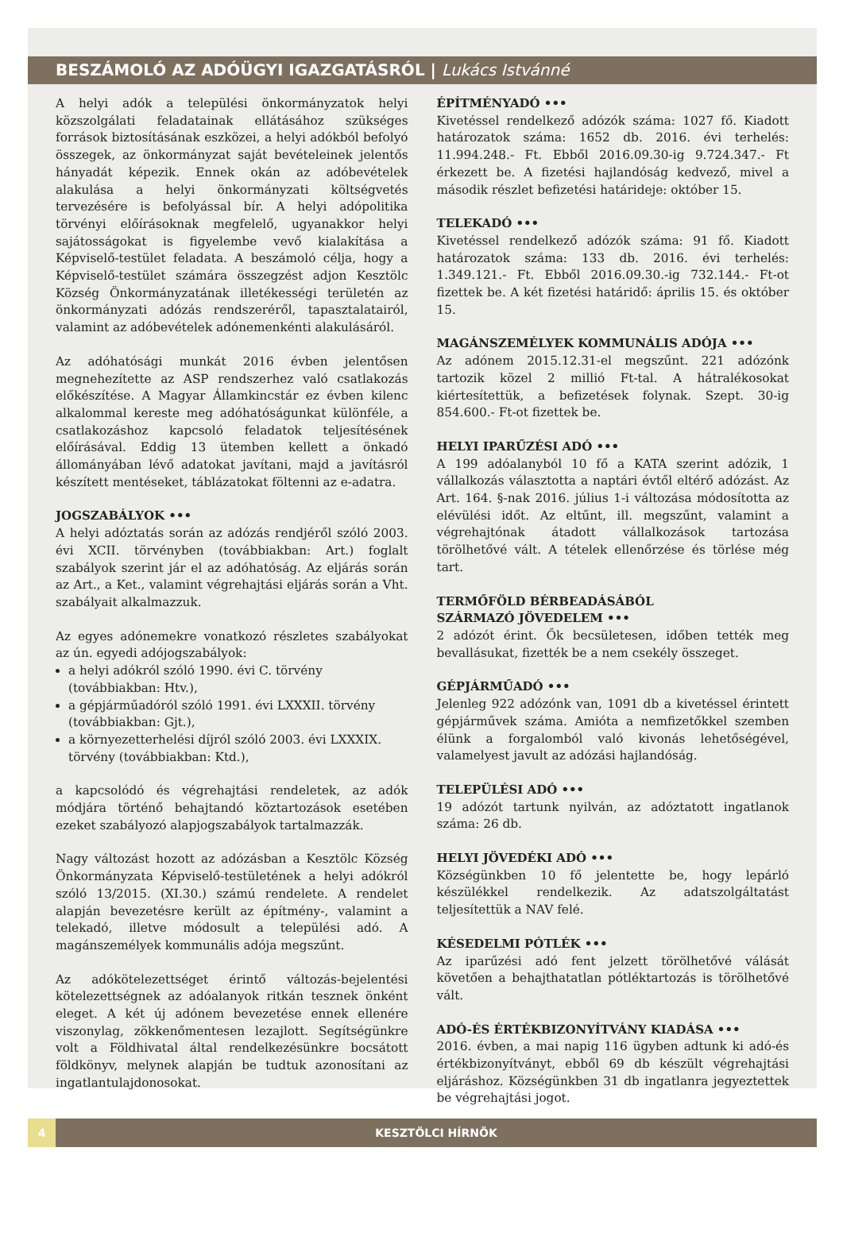BESZÁMOLÓ AZ ADÓÜGYI IGAZGATÁSRÓL | Lukács Istvánné
A helyi adók a települési önkormányzatok helyi közszolgálati feladatainak ellátásához szükséges források biztosításának eszközei, a helyi adókból befolyó összegek, az önkormányzat saját bevételeinek jelentős hányadát képezik. Ennek okán az adóbevételek alakulása a helyi önkormányzati költségvetés tervezésére is befolyással bír. A helyi adópolitika törvényi előírásoknak megfelelő, ugyanakkor helyi sajátosságokat is figyelembe vevő kialakítása a Képviselő-testület feladata. A beszámoló célja, hogy a Képviselő-testület számára összegzést adjon Kesztölc Község Önkormányzatának illetékességi területén az önkormányzati adózás rendszeréről, tapasztalatairól, valamint az adóbevételek adónemenkénti alakulásáról.
Az adóhatósági munkát 2016 évben jelentősen megnehezítette az ASP rendszerhez való csatlakozás előkészítése. A Magyar Államkincstár ez évben kilenc alkalommal kereste meg adóhatóságunkat különféle, a csatlakozáshoz kapcsoló feladatok teljesítésének előírásával. Eddig 13 ütemben kellett a önkadó állományában lévő adatokat javítani, majd a javításról készített mentéseket, táblázatokat föltenni az e-adatra.
JOGSZABÁLYOK •••
A helyi adóztatás során az adózás rendjéről szóló 2003. évi XCII. törvényben (továbbiakban: Art.) foglalt szabályok szerint jár el az adóhatóság. Az eljárás során az Art., a Ket., valamint végrehajtási eljárás során a Vht. szabályait alkalmazzuk.
Az egyes adónemekre vonatkozó részletes szabályokat az ún. egyedi adójogszabályok:
a helyi adókról szóló 1990. évi C. törvény (továbbiakban: Htv.),
a gépjárműadóról szóló 1991. évi LXXXII. törvény (továbbiakban: Gjt.),
a környezetterhelési díjról szóló 2003. évi LXXXIX. törvény (továbbiakban: Ktd.),
a kapcsolódó és végrehajtási rendeletek, az adók módjára történő behajtandó köztartozások esetében ezeket szabályozó alapjogszabályok tartalmazzák.
Nagy változást hozott az adózásban a Kesztölc Község Önkormányzata Képviselő-testületének a helyi adókról szóló 13/2015. (XI.30.) számú rendelete. A rendelet alapján bevezetésre került az építmény-, valamint a telekadó, illetve módosult a települési adó. A magánszemélyek kommunális adója megszűnt.
Az adókötelezettséget érintő változás-bejelentési kötelezettségnek az adóalanyok ritkán tesznek önként eleget. A két új adónem bevezetése ennek ellenére viszonylag, zökkenőmentesen lezajlott. Segítségünkre volt a Földhivatal által rendelkezésünkre bocsátott földkönyv, melynek alapján be tudtuk azonosítani az ingatlantulajdonosokat.
ÉPÍTMÉNYADÓ •••
Kivetéssel rendelkező adózók száma: 1027 fő. Kiadott határozatok száma: 1652 db. 2016. évi terhelés: 11.994.248.- Ft. Ebből 2016.09.30-ig 9.724.347.- Ft érkezett be. A fizetési hajlandóság kedvező, mivel a második részlet befizetési határideje: október 15.
TELEKADÓ •••
Kivetéssel rendelkező adózók száma: 91 fő. Kiadott határozatok száma: 133 db. 2016. évi terhelés: 1.349.121.- Ft. Ebből 2016.09.30.-ig 732.144.- Ft-ot fizettek be. A két fizetési határidő: április 15. és október 15.
MAGÁNSZEMÉLYEK KOMMUNÁLIS ADÓJA •••
Az adónem 2015.12.31-el megszűnt. 221 adózónk tartozik közel 2 millió Ft-tal. A hátralékosokat kiértesítettük, a befizetések folynak. Szept. 30-ig 854.600.- Ft-ot fizettek be.
HELYI IPARŰZÉSI ADÓ •••
A 199 adóalanyból 10 fő a KATA szerint adózik, 1 vállalkozás választotta a naptári évtől eltérő adózást. Az Art. 164. §-nak 2016. július 1-i változása módosította az elévülési időt. Az eltűnt, ill. megszűnt, valamint a végrehajtónak átadott vállalkozások tartozása törölhetővé vált. A tételek ellenőrzése és törlése még tart.
TERMŐFÖLD BÉRBEADÁSÁBÓL
SZÁRMAZÓ JÖVEDELEM •••
2 adózót érint. Ők becsületesen, időben tették meg bevallásukat, fizették be a nem csekély összeget.
GÉPJÁRMŰADÓ •••
Jelenleg 922 adózónk van, 1091 db a kivetéssel érintett gépjárművek száma. Amióta a nemfizetőkkel szemben élünk a forgalomból való kivonás lehetőségével, valamelyest javult az adózási hajlandóság.
TELEPÜLÉSI ADÓ •••
19 adózót tartunk nyilván, az adóztatott ingatlanok száma: 26 db.
HELYI JÖVEDÉKI ADÓ •••
Községünkben 10 fő jelentette be, hogy lepárló készülékkel rendelkezik. Az adatszolgáltatást teljesítettük a NAV felé.
KÉSEDELMI PÓTLÉK •••
Az iparűzési adó fent jelzett törölhetővé válását követően a behajthatatlan pótléktartozás is törölhetővé vált.
ADÓ-ÉS ÉRTÉKBIZONYÍTVÁNY KIADÁSA •••
2016. évben, a mai napig 116 ügyben adtunk ki adó-és értékbizonyítványt, ebből 69 db készült végrehajtási eljáráshoz. Községünkben 31 db ingatlanra jegyeztettek be végrehajtási jogot.
4 KESZTÖLCI HÍRNÖK